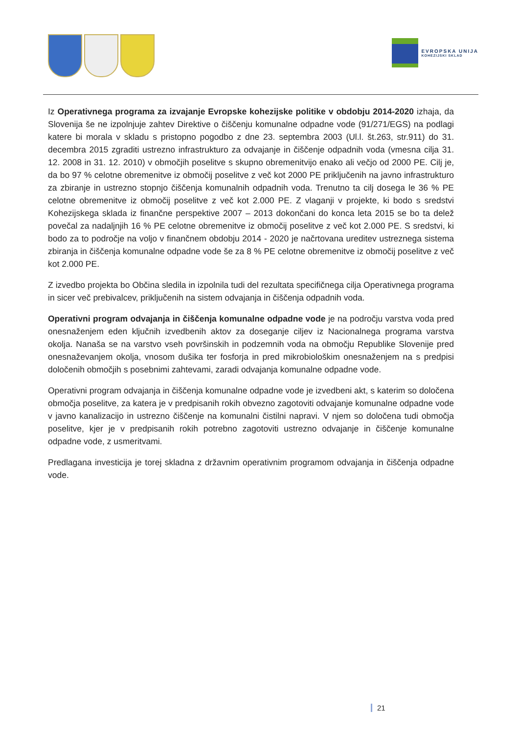EVROPSKA UNIJA
KOHEZIJSKI SKLAD
Iz Operativnega programa za izvajanje Evropske kohezijske politike v obdobju 2014-2020 izhaja, da Slovenija še ne izpolnjuje zahtev Direktive o čiščenju komunalne odpadne vode (91/271/EGS) na podlagi katere bi morala v skladu s pristopno pogodbo z dne 23. septembra 2003 (Ul.l. št.263, str.911) do 31. decembra 2015 zgraditi ustrezno infrastrukturo za odvajanje in čiščenje odpadnih voda (vmesna cilja 31. 12. 2008 in 31. 12. 2010) v območjih poselitve s skupno obremenitvijo enako ali večjo od 2000 PE. Cilj je, da bo 97 % celotne obremenitve iz območij poselitve z več kot 2000 PE priključenih na javno infrastrukturo za zbiranje in ustrezno stopnjo čiščenja komunalnih odpadnih voda. Trenutno ta cilj dosega le 36 % PE celotne obremenitve iz območij poselitve z več kot 2.000 PE. Z vlaganji v projekte, ki bodo s sredstvi Kohezijskega sklada iz finančne perspektive 2007 – 2013 dokončani do konca leta 2015 se bo ta delež povečal za nadaljnjih 16 % PE celotne obremenitve iz območij poselitve z več kot 2.000 PE. S sredstvi, ki bodo za to področje na voljo v finančnem obdobju 2014 - 2020 je načrtovana ureditev ustreznega sistema zbiranja in čiščenja komunalne odpadne vode še za 8 % PE celotne obremenitve iz območij poselitve z več kot 2.000 PE.
Z izvedbo projekta bo Občina sledila in izpolnila tudi del rezultata specifičnega cilja Operativnega programa in sicer več prebivalcev, priključenih na sistem odvajanja in čiščenja odpadnih voda.
Operativni program odvajanja in čiščenja komunalne odpadne vode je na področju varstva voda pred onesnaženjem eden ključnih izvedbenih aktov za doseganje ciljev iz Nacionalnega programa varstva okolja. Nanaša se na varstvo vseh površinskih in podzemnih voda na območju Republike Slovenije pred onesnaževanjem okolja, vnosom dušika ter fosforja in pred mikrobiološkim onesnaženjem na s predpisi določenih območjih s posebnimi zahtevami, zaradi odvajanja komunalne odpadne vode.
Operativni program odvajanja in čiščenja komunalne odpadne vode je izvedbeni akt, s katerim so določena območja poselitve, za katera je v predpisanih rokih obvezno zagotoviti odvajanje komunalne odpadne vode v javno kanalizacijo in ustrezno čiščenje na komunalni čistilni napravi. V njem so določena tudi območja poselitve, kjer je v predpisanih rokih potrebno zagotoviti ustrezno odvajanje in čiščenje komunalne odpadne vode, z usmeritvami.
Predlagana investicija je torej skladna z državnim operativnim programom odvajanja in čiščenja odpadne vode.
21